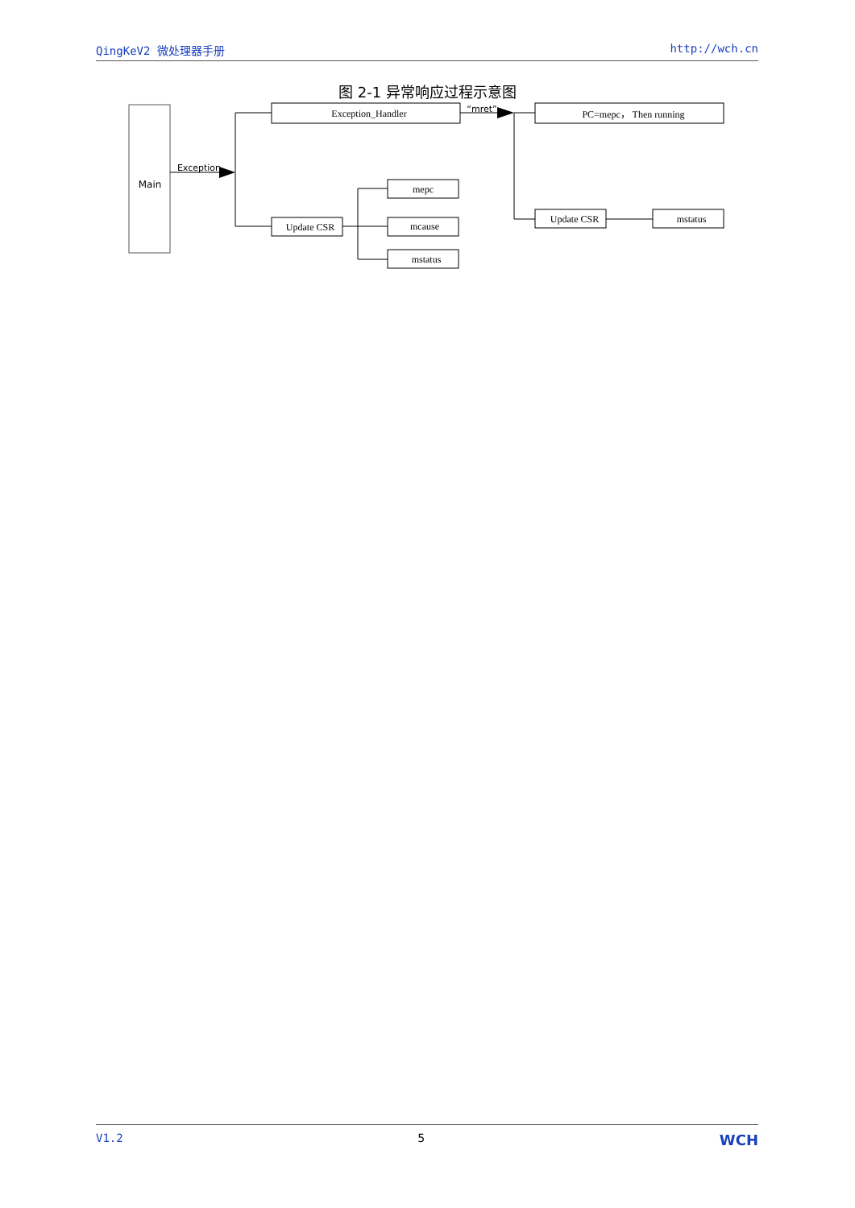QingKeV2 微处理器手册 http://wch.cn
图 2-1 异常响应过程示意图
Main
Exception
Exception_Handler
“mret”
PC=mepc， Then running
Update CSR
mepc
mcause
mstatus
Update CSR
mstatus
V1.2 5 WCH